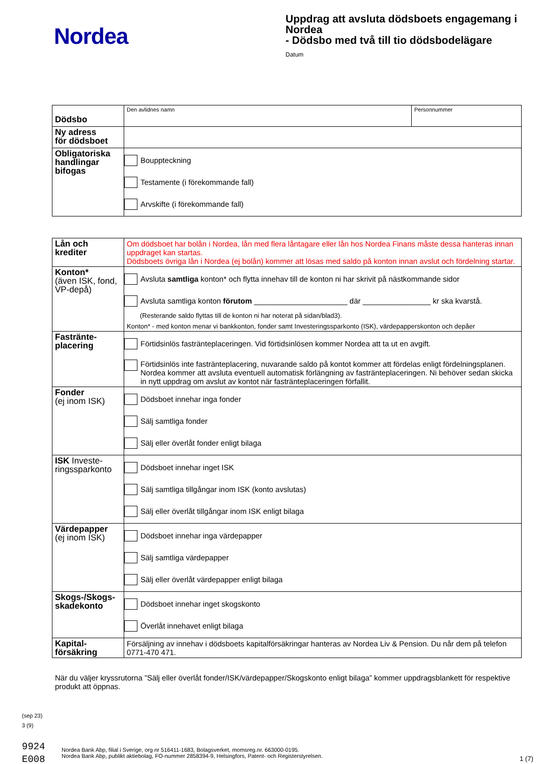Nordea
Uppdrag att avsluta dödsboets engagemang i Nordea
- Dödsbo med två till tio dödsbodelägare
Datum
| Dödsbo | Den avlidnes namn | Personnummer |
| Ny adress för dödsboet | | |
| Obligatoriska handlingar bifogas | Bouppteckning Testamente (i förekommande fall) Arvskifte (i förekommande fall) | |
| Lån och krediter | Om dödsboet har bolån i Nordea, lån med flera låntagare eller lån hos Nordea Finans måste dessa hanteras innan uppdraget kan startas. Dödsboets övriga lån i Nordea (ej bolån) kommer att lösas med saldo på konton innan avslut och fördelning startar. |
| Konton* (även ISK, fond, VP-depå) | Avsluta samtliga konton* och flytta innehav till de konton ni har skrivit på nästkommande sidor Avsluta samtliga konton förutom ______________________ där ________________ kr ska kvarstå. (Resterande saldo flyttas till de konton ni har noterat på sidan/blad3). Konton* - med konton menar vi bankkonton, fonder samt Investeringssparkonto (ISK), värdepapperskonton och depåer |
| Fastränte- placering | Förtidsinlös fastränteplaceringen. Vid förtidsinlösen kommer Nordea att ta ut en avgift. Förtidsinlös inte fasträntеplacering, nuvarande saldo på kontot kommer att fördelas enligt fördelningsplanen. Nordea kommer att avsluta eventuell automatisk förlängning av fasträntеplaceringen. Ni behöver sedan skicka in nytt uppdrag om avslut av kontot när fasträntеplaceringen förfallit. |
| Fonder (ej inom ISK) | Dödsboet innehar inga fonder Sälj samtliga fonder Sälj eller överlåt fonder enligt bilaga |
| ISK Investe- ringssparkonto | Dödsboet innehar inget ISK Sälj samtliga tillgångar inom ISK (konto avslutas) Sälj eller överlåt tillgångar inom ISK enligt bilaga |
| Värdepapper (ej inom ISK) | Dödsboet innehar inga värdepapper Sälj samtliga värdepapper Sälj eller överlåt värdepapper enligt bilaga |
| Skogs-/Skogs- skadekonto | Dödsboet innehar inget skogskonto Överlåt innehavet enligt bilaga |
| Kapital- försäkring | Försäljning av innehav i dödsboets kapitalförsäkringar hanteras av Nordea Liv & Pension. Du når dem på telefon 0771-470 471. |
När du väljer kryssrutorna ”Sälj eller överlåt fonder/ISK/värdepapper/Skogskonto enligt bilaga” kommer uppdragsblankett för respektive produkt att öppnas.
(sep 23)
3 (9)
9924
E008
Nordea Bank Abp, filial i Sverige, org nr 516411-1683, Bolagsverket, momsreg.nr. 663000-0195.
Nordea Bank Abp, publikt aktiebolag, FO-nummer 2858394-9, Helsingfors, Patent- och Registerstyrelsen.
1 (7)